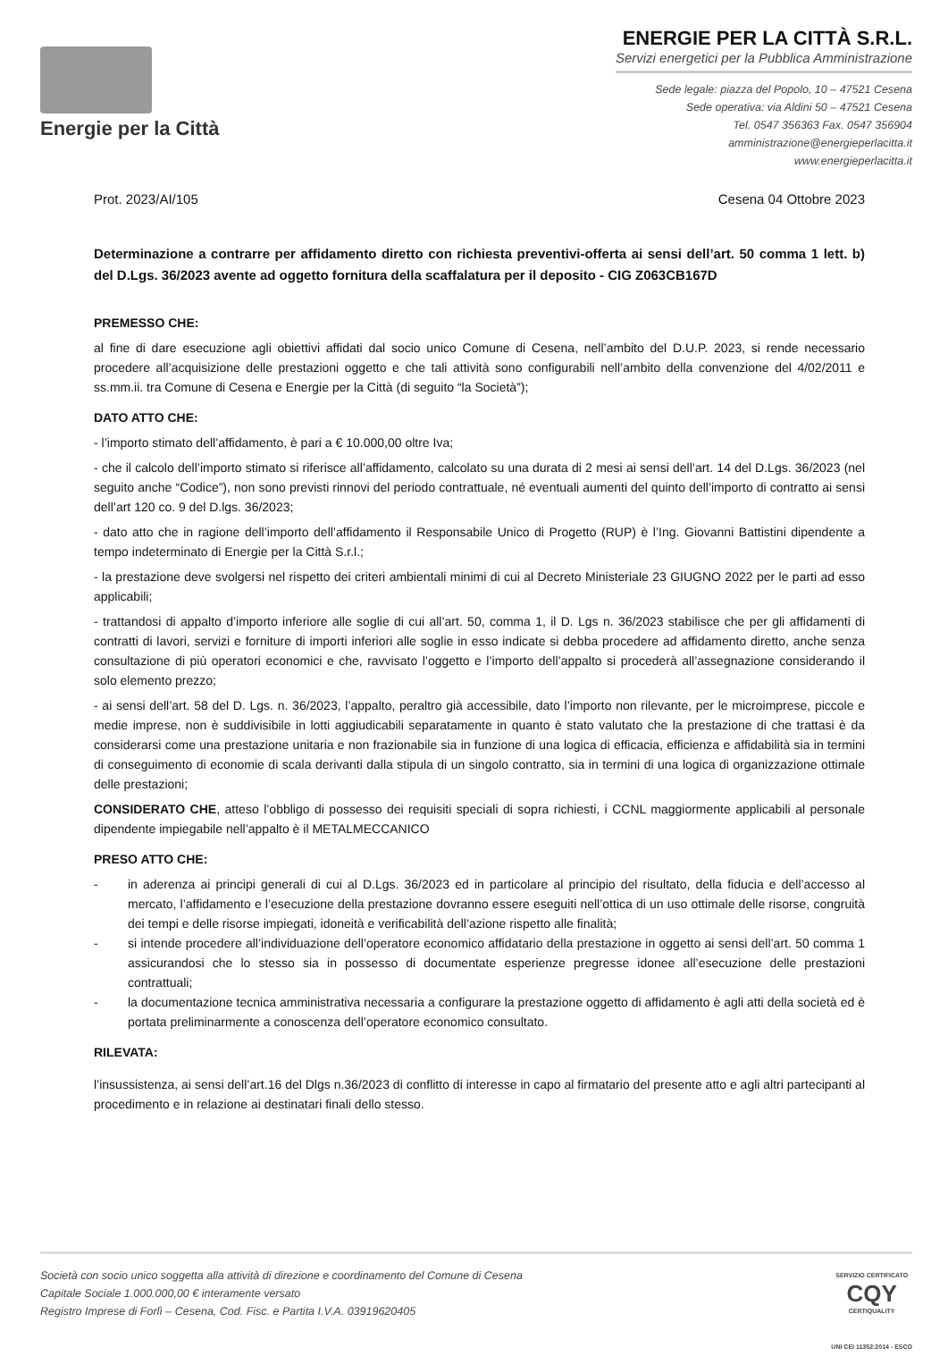Energie per la Città
ENERGIE PER LA CITTÀ S.R.L.
Servizi energetici per la Pubblica Amministrazione
Sede legale: piazza del Popolo, 10 – 47521 Cesena
Sede operativa: via Aldini 50 – 47521 Cesena
Tel. 0547 356363 Fax. 0547 356904
amministrazione@energieperlacitta.it
www.energieperlacitta.it
Prot. 2023/AI/105 Cesena 04 Ottobre 2023
Determinazione a contrarre per affidamento diretto con richiesta preventivi-offerta ai sensi dell’art. 50 comma 1 lett. b) del D.Lgs. 36/2023 avente ad oggetto fornitura della scaffalatura per il deposito - CIG Z063CB167D
PREMESSO CHE:
al fine di dare esecuzione agli obiettivi affidati dal socio unico Comune di Cesena, nell’ambito del D.U.P. 2023, si rende necessario procedere all’acquisizione delle prestazioni oggetto e che tali attività sono configurabili nell’ambito della convenzione del 4/02/2011 e ss.mm.ii. tra Comune di Cesena e Energie per la Città (di seguito “la Società”);
DATO ATTO CHE:
- l’importo stimato dell’affidamento, è pari a € 10.000,00 oltre Iva;
- che il calcolo dell’importo stimato si riferisce all’affidamento, calcolato su una durata di 2 mesi ai sensi dell’art. 14 del D.Lgs. 36/2023 (nel seguito anche “Codice”), non sono previsti rinnovi del periodo contrattuale, né eventuali aumenti del quinto dell’importo di contratto ai sensi dell’art 120 co. 9 del D.lgs. 36/2023;
- dato atto che in ragione dell’importo dell’affidamento il Responsabile Unico di Progetto (RUP) è l’Ing. Giovanni Battistini dipendente a tempo indeterminato di Energie per la Città S.r.l.;
- la prestazione deve svolgersi nel rispetto dei criteri ambientali minimi di cui al Decreto Ministeriale 23 GIUGNO 2022 per le parti ad esso applicabili;
- trattandosi di appalto d’importo inferiore alle soglie di cui all’art. 50, comma 1, il D. Lgs n. 36/2023 stabilisce che per gli affidamenti di contratti di lavori, servizi e forniture di importi inferiori alle soglie in esso indicate si debba procedere ad affidamento diretto, anche senza consultazione di più operatori economici e che, ravvisato l’oggetto e l’importo dell’appalto si procederà all’assegnazione considerando il solo elemento prezzo;
- ai sensi dell’art. 58 del D. Lgs. n. 36/2023, l’appalto, peraltro già accessibile, dato l’importo non rilevante, per le microimprese, piccole e medie imprese, non è suddivisibile in lotti aggiudicabili separatamente in quanto è stato valutato che la prestazione di che trattasi è da considerarsi come una prestazione unitaria e non frazionabile sia in funzione di una logica di efficacia, efficienza e affidabilità sia in termini di conseguimento di economie di scala derivanti dalla stipula di un singolo contratto, sia in termini di una logica di organizzazione ottimale delle prestazioni;
CONSIDERATO CHE, atteso l’obbligo di possesso dei requisiti speciali di sopra richiesti, i CCNL maggiormente applicabili al personale dipendente impiegabile nell’appalto è il METALMECCANICO
PRESO ATTO CHE:
- in aderenza ai principi generali di cui al D.Lgs. 36/2023 ed in particolare al principio del risultato, della fiducia e dell’accesso al mercato, l’affidamento e l’esecuzione della prestazione dovranno essere eseguiti nell’ottica di un uso ottimale delle risorse, congruità dei tempi e delle risorse impiegati, idoneità e verificabilità dell’azione rispetto alle finalità;
- si intende procedere all’individuazione dell’operatore economico affidatario della prestazione in oggetto ai sensi dell’art. 50 comma 1 assicurandosi che lo stesso sia in possesso di documentate esperienze pregresse idonee all’esecuzione delle prestazioni contrattuali;
- la documentazione tecnica amministrativa necessaria a configurare la prestazione oggetto di affidamento è agli atti della società ed è portata preliminarmente a conoscenza dell’operatore economico consultato.
RILEVATA:
l’insussistenza, ai sensi dell’art.16 del Dlgs n.36/2023 di conflitto di interesse in capo al firmatario del presente atto e agli altri partecipanti al procedimento e in relazione ai destinatari finali dello stesso.
Società con socio unico soggetta alla attività di direzione e coordinamento del Comune di Cesena
Capitale Sociale 1.000.000,00 € interamente versato
Registro Imprese di Forlì – Cesena, Cod. Fisc. e Partita I.V.A. 03919620405
SERVIZIO CERTIFICATO
CQY
CERTIQUALITY
UNI CEI 11352:2014 - ESCO